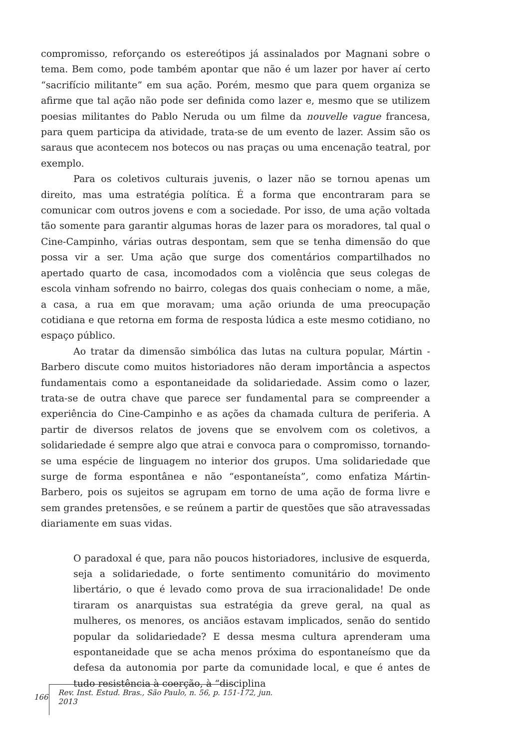compromisso, reforçando os estereótipos já assinalados por Magnani sobre o tema. Bem como, pode também apontar que não é um lazer por haver aí certo “sacrifício militante” em sua ação. Porém, mesmo que para quem organiza se afirme que tal ação não pode ser definida como lazer e, mesmo que se utilizem poesias militantes do Pablo Neruda ou um filme da nouvelle vague francesa, para quem participa da atividade, trata-se de um evento de lazer. Assim são os saraus que acontecem nos botecos ou nas praças ou uma encenação teatral, por exemplo.
Para os coletivos culturais juvenis, o lazer não se tornou apenas um direito, mas uma estratégia política. É a forma que encontraram para se comunicar com outros jovens e com a sociedade. Por isso, de uma ação voltada tão somente para garantir algumas horas de lazer para os moradores, tal qual o Cine-Campinho, várias outras despontam, sem que se tenha dimensão do que possa vir a ser. Uma ação que surge dos comentários compartilhados no apertado quarto de casa, incomodados com a violência que seus colegas de escola vinham sofrendo no bairro, colegas dos quais conheciam o nome, a mãe, a casa, a rua em que moravam; uma ação oriunda de uma preocupação cotidiana e que retorna em forma de resposta lúdica a este mesmo cotidiano, no espaço público.
Ao tratar da dimensão simbólica das lutas na cultura popular, Mártin -Barbero discute como muitos historiadores não deram importância a aspectos fundamentais como a espontaneidade da solidariedade. Assim como o lazer, trata-se de outra chave que parece ser fundamental para se compreender a experiência do Cine-Campinho e as ações da chamada cultura de periferia. A partir de diversos relatos de jovens que se envolvem com os coletivos, a solidariedade é sempre algo que atrai e convoca para o compromisso, tornando-se uma espécie de linguagem no interior dos grupos. Uma solidariedade que surge de forma espontânea e não “espontaneísta”, como enfatiza Mártin-Barbero, pois os sujeitos se agrupam em torno de uma ação de forma livre e sem grandes pretensões, e se reúnem a partir de questões que são atravessadas diariamente em suas vidas.
O paradoxal é que, para não poucos historiadores, inclusive de esquerda, seja a solidariedade, o forte sentimento comunitário do movimento libertário, o que é levado como prova de sua irracionalidade! De onde tiraram os anarquistas sua estratégia da greve geral, na qual as mulheres, os menores, os anciãos estavam implicados, senão do sentido popular da solidariedade? E dessa mesma cultura aprenderam uma espontaneidade que se acha menos próxima do espontaneísmo que da defesa da autonomia por parte da comunidade local, e que é antes de tudo resistência à coerção, à “disciplina
166 Rev. Inst. Estud. Bras., São Paulo, n. 56, p. 151-172, jun. 2013